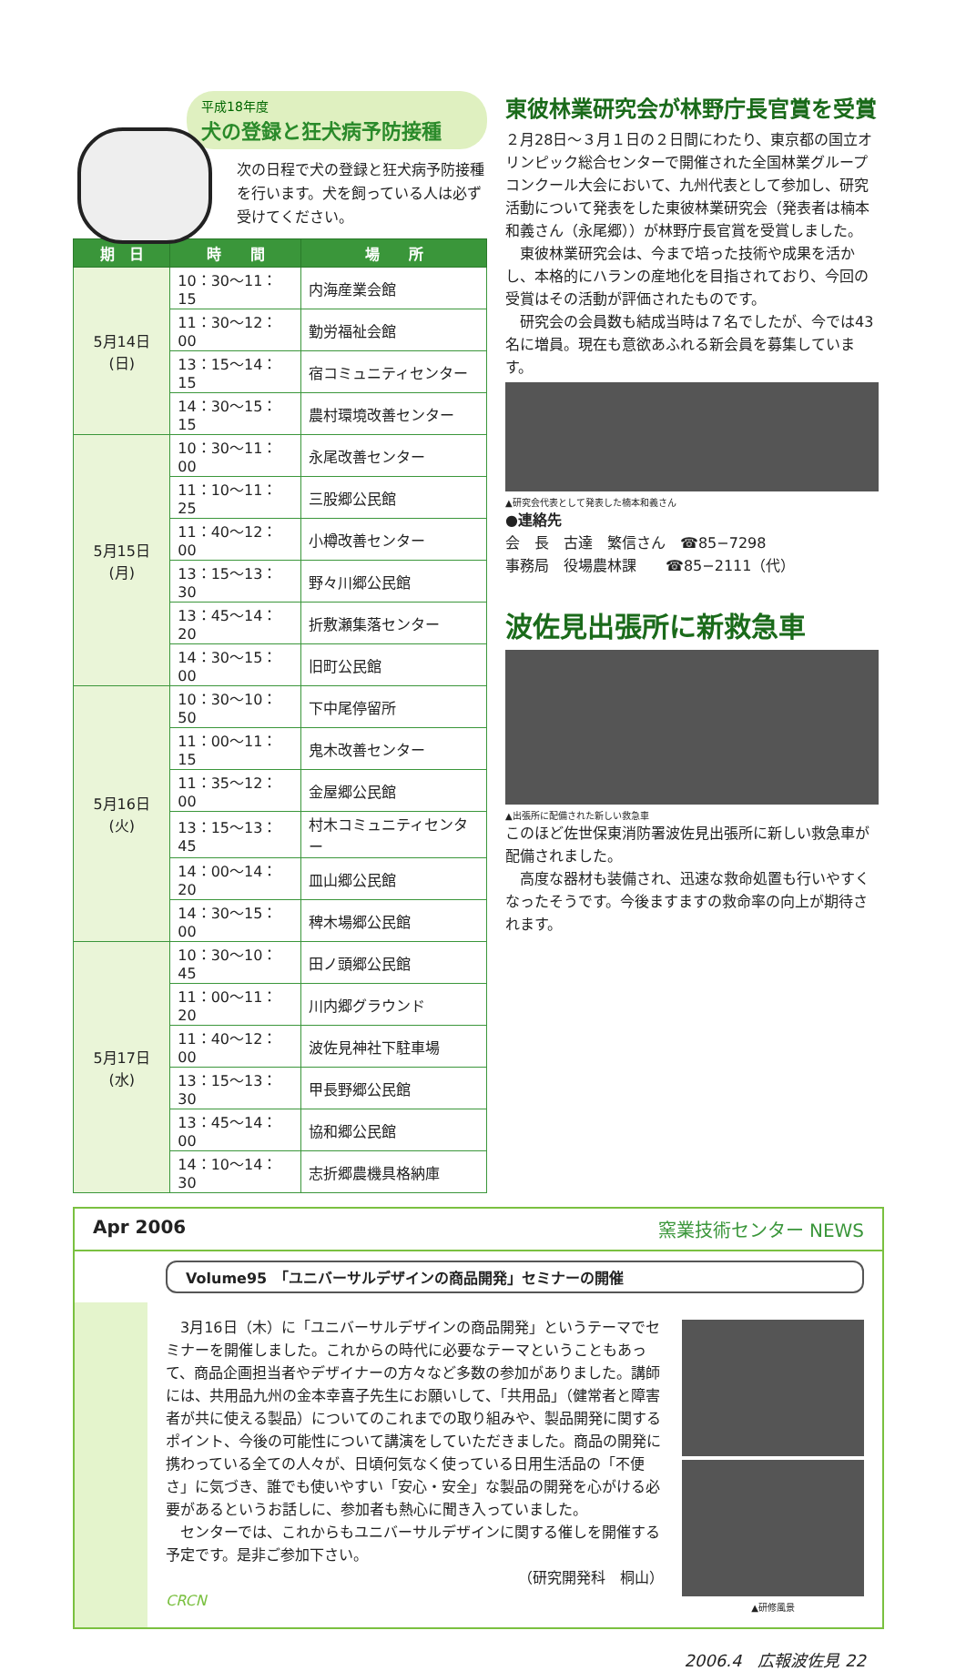平成18年度
犬の登録と狂犬病予防接種
次の日程で犬の登録と狂犬病予防接種を行います。犬を飼っている人は必ず受けてください。
| 期 日 | 時 間 | 場 所 |
| --- | --- | --- |
| 5月14日(日) | 10：30〜11：15 | 内海産業会館 |
| | 11：30〜12：00 | 勤労福祉会館 |
| | 13：15〜14：15 | 宿コミュニティセンター |
| | 14：30〜15：15 | 農村環境改善センター |
| 5月15日(月) | 10：30〜11：00 | 永尾改善センター |
| | 11：10〜11：25 | 三股郷公民館 |
| | 11：40〜12：00 | 小樽改善センター |
| | 13：15〜13：30 | 野々川郷公民館 |
| | 13：45〜14：20 | 折敷瀬集落センター |
| | 14：30〜15：00 | 旧町公民館 |
| 5月16日(火) | 10：30〜10：50 | 下中尾停留所 |
| | 11：00〜11：15 | 鬼木改善センター |
| | 11：35〜12：00 | 金屋郷公民館 |
| | 13：15〜13：45 | 村木コミュニティセンター |
| | 14：00〜14：20 | 皿山郷公民館 |
| | 14：30〜15：00 | 稗木場郷公民館 |
| 5月17日(水) | 10：30〜10：45 | 田ノ頭郷公民館 |
| | 11：00〜11：20 | 川内郷グラウンド |
| | 11：40〜12：00 | 波佐見神社下駐車場 |
| | 13：15〜13：30 | 甲長野郷公民館 |
| | 13：45〜14：00 | 協和郷公民館 |
| | 14：10〜14：30 | 志折郷農機具格納庫 |
東彼林業研究会が林野庁長官賞を受賞
２月28日〜３月１日の２日間にわたり、東京都の国立オリンピック総合センターで開催された全国林業グループコンクール大会において、九州代表として参加し、研究活動について発表をした東彼林業研究会（発表者は楠本和義さん（永尾郷））が林野庁長官賞を受賞しました。
　東彼林業研究会は、今まで培った技術や成果を活かし、本格的にハランの産地化を目指されており、今回の受賞はその活動が評価されたものです。
　研究会の会員数も結成当時は７名でしたが、今では43名に増員。現在も意欲あふれる新会員を募集しています。
▲研究会代表として発表した楠本和義さん
●連絡先
会　長　古達　繁信さん　☎85−7298
事務局　役場農林課　　☎85−2111（代）
波佐見出張所に新救急車
▲出張所に配備された新しい救急車
このほど佐世保東消防署波佐見出張所に新しい救急車が配備されました。
　高度な器材も装備され、迅速な救命処置も行いやすくなったそうです。今後ますますの救命率の向上が期待されます。
Apr 2006 窯業技術センター NEWS
Volume95　「ユニバーサルデザインの商品開発」セミナーの開催
　3月16日（木）に「ユニバーサルデザインの商品開発」というテーマでセミナーを開催しました。これからの時代に必要なテーマということもあって、商品企画担当者やデザイナーの方々など多数の参加がありました。講師には、共用品九州の金本幸喜子先生にお願いして、「共用品」（健常者と障害者が共に使える製品）についてのこれまでの取り組みや、製品開発に関するポイント、今後の可能性について講演をしていただきました。商品の開発に携わっている全ての人々が、日頃何気なく使っている日用生活品の「不便さ」に気づき、誰でも使いやすい「安心・安全」な製品の開発を心がける必要があるというお話しに、参加者も熱心に聞き入っていました。
　センターでは、これからもユニバーサルデザインに関する催しを開催する予定です。是非ご参加下さい。
（研究開発科　桐山）
CRCN
▲研修風景
2006.4　広報波佐見 22